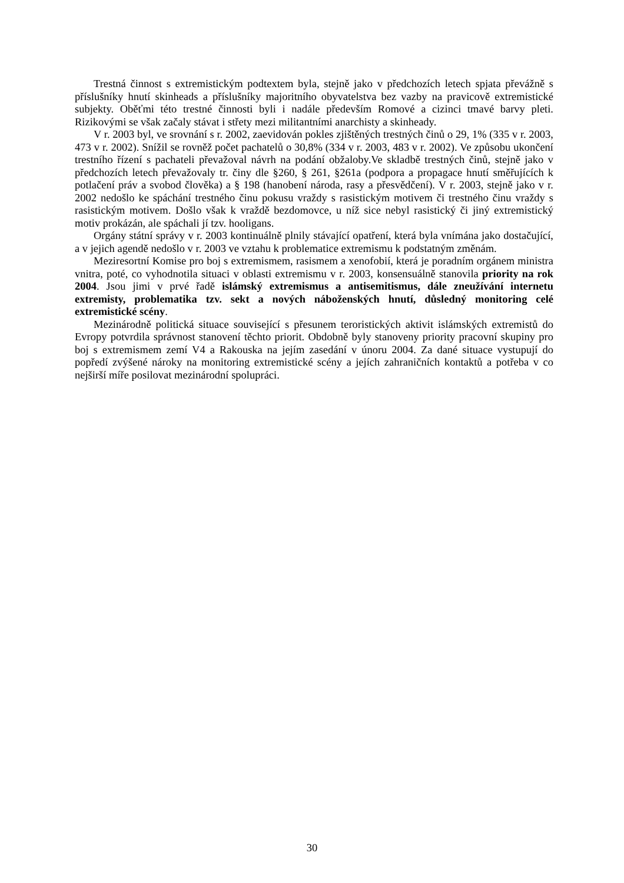Trestná činnost s extremistickým podtextem byla, stejně jako v předchozích letech spjata převážně s příslušníky hnutí skinheads a příslušníky majoritního obyvatelstva bez vazby na pravicově extremistické subjekty. Oběťmi této trestné činnosti byli i nadále především Romové a cizinci tmavé barvy pleti. Rizikovými se však začaly stávat i střety mezi militantními anarchisty a skinheady.
V r. 2003 byl, ve srovnání s r. 2002, zaevidován pokles zjištěných trestných činů o 29, 1% (335 v r. 2003, 473 v r. 2002). Snížil se rovněž počet pachatelů o 30,8% (334 v r. 2003, 483 v r. 2002). Ve způsobu ukončení trestního řízení s pachateli převažoval návrh na podání obžaloby.Ve skladbě trestných činů, stejně jako v předchozích letech převažovaly tr. činy dle §260, § 261, §261a (podpora a propagace hnutí směřujících k potlačení práv a svobod člověka) a § 198 (hanobení národa, rasy a přesvědčení). V r. 2003, stejně jako v r. 2002 nedošlo ke spáchání trestného činu pokusu vraždy s rasistickým motivem či trestného činu vraždy s rasistickým motivem. Došlo však k vraždě bezdomovce, u níž sice nebyl rasistický či jiný extremistický motiv prokázán, ale spáchali jí tzv. hooligans.
Orgány státní správy v r. 2003 kontinuálně plnily stávající opatření, která byla vnímána jako dostačující, a v jejich agendě nedošlo v r. 2003 ve vztahu k problematice extremismu k podstatným změnám.
Meziresortní Komise pro boj s extremismem, rasismem a xenofobií, která je poradním orgánem ministra vnitra, poté, co vyhodnotila situaci v oblasti extremismu v r. 2003, konsensuálně stanovila priority na rok 2004. Jsou jimi v prvé řadě islámský extremismus a antisemitismus, dále zneužívání internetu extremisty, problematika tzv. sekt a nových náboženských hnutí, důsledný monitoring celé extremistické scény.
Mezinárodně politická situace související s přesunem teroristických aktivit islámských extremistů do Evropy potvrdila správnost stanovení těchto priorit. Obdobně byly stanoveny priority pracovní skupiny pro boj s extremismem zemí V4 a Rakouska na jejím zasedání v únoru 2004. Za dané situace vystupují do popředí zvýšené nároky na monitoring extremistické scény a jejích zahraničních kontaktů a potřeba v co nejširší míře posilovat mezinárodní spolupráci.
30